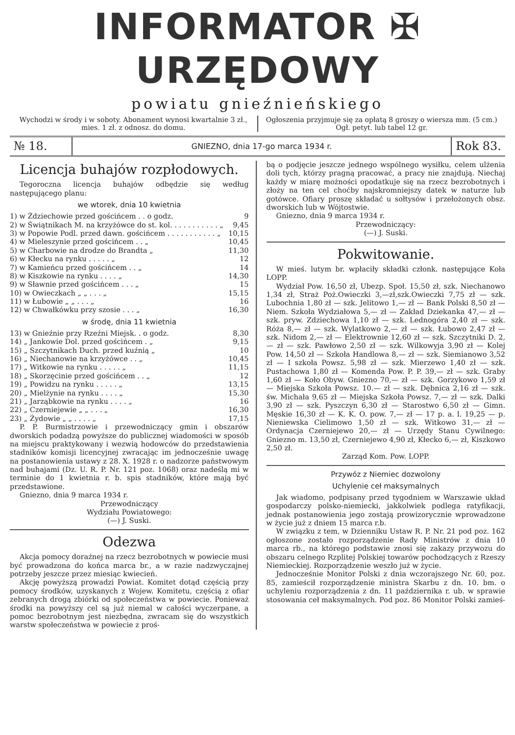INFORMATOR ✠ URZĘDOWY
powiatu gnieźnieńskiego
Wychodzi w środy i w soboty. Abonament wynosi kwartalnie 3 zł., mies. 1 zł. z odnosz. do domu.
Ogłoszenia przyjmuje się za opłatą 8 groszy o wiersza mm. (5 cm.) Ogł. petyt. lub tabel 12 gr.
№ 18.
GNIEZNO, dnia 17-go marca 1934 r.
Rok 83.
Licencja buhajów rozpłodowych.
Tegoroczna licencja buhajów odbędzie się według następującego planu:
we wtorek, dnia 10 kwietnia
1) w Żdziechowie przed gościńcem . . o godz. 9
2) w Świątnikach M. na krzyżówce do st. kol. . . . . . . . . . . „ 9,45
3) w Popowie Podl. przed dawn. gościńcem . . . . . . . . . . . „ 10,15
4) w Mieleszynie przed gościńcem . . „ 10,45
5) w Charbowie na drodze do Brandta „ 11,30
6) w Kłecku na rynku . . . . . „ 12
7) w Kamieńcu przed gościńcem . . „ 14
8) w Kiszkowie na rynku . . . . „ 14,30
9) w Sławnie przed gościńcem . . . „ 15
10) w Owieczkach „ „ . . . „ 15,15
11) w Łubowie „ „ . . . „ 16
12) w Chwałkówku przy szosie . . . „ 16,30
w środę, dnia 11 kwietnia
13) w Gnieźnie przy Rzeźni Miejsk. . o godz. 8,30
14) „ Jankowie Dol. przed gościńcem . „ 9,15
15) „ Szczytnikach Duch. przed kuźnią „ 10
16) „ Niechanowie na krzyżówce . . „ 10,45
17) „ Witkowie na rynku . . . . . „ 11,15
18) „ Skorzęcinie przed gościńcem . . „ 12
19) „ Powidzu na rynku . . . . . „ 13,15
20) „ Mielżynie na rynku . . . . „ 15,30
21) „ Jarząbkowie na rynku . . . . „ 16
22) „ Czerniejewie „ „ . . . „ 16,30
23) „ Żydowie „ „ . . . . „ 17,15
P. P. Burmistrzowie i przewodniczący gmin i obszarów dworskich podadzą powyższe do publicznej wiadomości w sposób na miejscu praktykowany i wezwią hodowców do przedstawienia stadników komisji licencyjnej zwracając im jednocześnie uwagę na postanowienia ustawy z 28. X. 1928 r. o nadzorze państwowym nad buhajami (Dz. U. R. P. Nr. 121 poz. 1068) oraz nadeślą mi w terminie do 1 kwietnia r. b. spis stadników, które mają być przedstawione.
Gniezno, dnia 9 marca 1934 r.
Przewodniczący
Wydziału Powiatowego:
(—) J. Suski.
Odezwa
Akcja pomocy doraźnej na rzecz bezrobotnych w powiecie musi być prowadzona do końca marca br., a w razie nadzwyczajnej potrzeby jeszcze przez miesiąc kwiecień.
Akcję powyższą prowadzi Powiat. Komitet dotąd częścią przy pomocy środków, uzyskanych z Wojew. Komitetu, częścią z ofiar zebranych drogą zbiórki od społeczeństwa w powiecie. Ponieważ środki na powyższy cel są już niemal w całości wyczerpane, a pomoc bezrobotnym jest niezbędna, zwracam się do wszystkich warstw społeczeństwa w powiecie z proś-
bą o podjęcie jeszcze jednego wspólnego wysiłku, celem ulżenia doli tych, którzy pragną pracować, a pracy nie znajdują. Niechaj każdy w miarę możności opodatkuje się na rzecz bezrobotnych i złoży na ten cel choćby najskromniejszy datek w naturze lub gotówce. Ofiary proszę składać u sołtysów i przełożonych obsz. dworskich lub w Wójtostwie.
Gniezno, dnia 9 marca 1934 r.
Przewodniczący:
(—) J. Suski.
Pokwitowanie.
W mieś. lutym br. wpłaciły składki członk. następujące Koła LOPP.
Wydział Pow. 16,50 zł, Ubezp. Społ. 15,50 zł, szk. Niechanowo 1,34 zł, Straż Poż.Owieczki 3,—zł,szk.Owieczki 7,75 zł — szk. Lubochnia 1,80 zł — szk. Jelitowo 1,— zł — Bank Polski 8,50 zł — Niem. Szkoła Wydziałowa 5,— zł — Zakład Dziekanka 47,— zł — szk. pryw. Zdziechowa 1,10 zł — szk. Lednogóra 2,40 zł — szk. Róża 8,— zł — szk. Wylatkowo 2,— zł — szk. Łubowo 2,47 zł — szk. Nidom 2,— zł — Elektrownie 12,60 zł — szk. Szczytniki D. 2,— zł — szk. Pawłowo 2,50 zł — szk. Wilkowyja 3,90 zł — Kolej Pow. 14,50 zł — Szkoła Handlowa 8,— zł — szk. Siemianowo 3,52 zł — I szkoła Powsz. 5,98 zł — szk. Mierzewo 1,40 zł — szk. Pustachowa 1,80 zł — Komenda Pow. P. P. 39,— zł — szk. Graby 1,60 zł — Koło Obyw. Gniezno 70,— zł — szk. Gorzykowo 1,59 zł — Miejska Szkoła Powsz. 10.— zł — szk. Dębnica 2,16 zł — szk. św. Michała 9,65 zł — Miejska Szkoła Powsz. 7,— zł — szk. Dalki 3,90 zł — szk. Pyszczyn 6,30 zł — Starostwo 6,50 zł — Gimn. Męskie 16,30 zł — K. K. O. pow. 7,— zł — 17 p. a. l. 19,25 — p. Nieniewska Cielimowo 1,50 zł — szk. Witkowo 31,— zł — Ordynacja Czerniejewo 20,— zł — Urzędy Stanu Cywilnego: Gniezno m. 13,50 zł, Czerniejewo 4,90 zł, Kłecko 6,— zł, Kiszkowo 2,50 zł.
Zarząd Kom. Pow. LOPP.
Przywóz z Niemiec dozwolony
Uchylenie ceł maksymalnych
Jak wiadomo, podpisany przed tygodniem w Warszawie układ gospodarczy polsko-niemiecki, jakkolwiek podlega ratyfikacji, jednak postanowienia jego zostają prowizorycznie wprowadzone w życie już z dniem 15 marca r.b.
W związku z tem, w Dzienniku Ustaw R. P. Nr. 21 pod poz. 162 ogłoszone zostało rozporządzenie Rady Ministrów z dnia 10 marca rb., na którego podstawie znosi się zakazy przywozu do obszaru celnego Rzplitej Polskiej towarów pochodzących z Rzeszy Niemieckiej. Rozporządzenie weszło już w życie.
Jednocześnie Monitor Polski z dnia wczorajszego Nr. 60, poz. 85, zamieścił rozporządzenie ministra Skarbu z dn. 10. bm. o uchyleniu rozporządzenia z dn. 11 października r. ub. w sprawie stosowania ceł maksymalnych. Pod poz. 86 Monitor Polski zamieś-